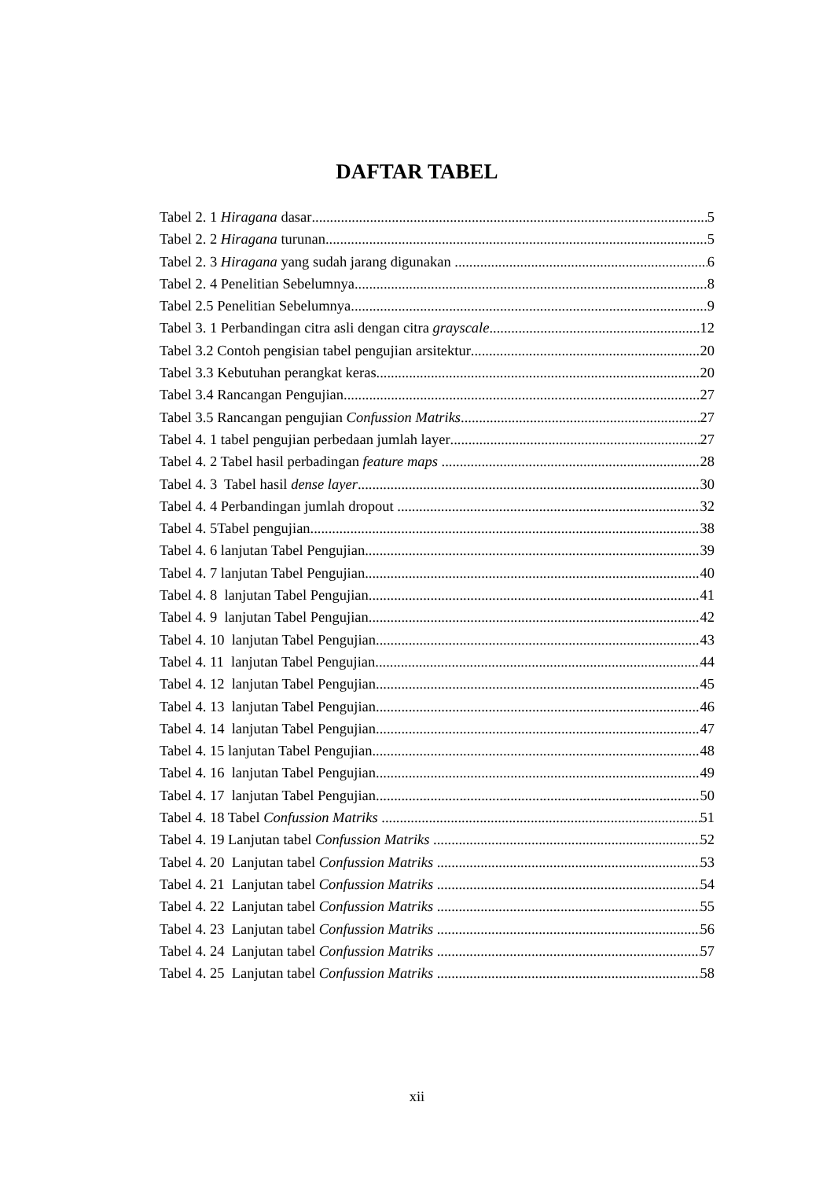DAFTAR TABEL
Tabel 2. 1 Hiragana dasar 5
Tabel 2. 2 Hiragana turunan 5
Tabel 2. 3 Hiragana yang sudah jarang digunakan 6
Tabel 2. 4 Penelitian Sebelumnya 8
Tabel 2.5 Penelitian Sebelumnya 9
Tabel 3. 1 Perbandingan citra asli dengan citra grayscale 12
Tabel 3.2 Contoh pengisian tabel pengujian arsitektur 20
Tabel 3.3 Kebutuhan perangkat keras 20
Tabel 3.4 Rancangan Pengujian 27
Tabel 3.5 Rancangan pengujian Confussion Matriks 27
Tabel 4. 1 tabel pengujian perbedaan jumlah layer 27
Tabel 4. 2 Tabel hasil perbadingan feature maps 28
Tabel 4. 3 Tabel hasil dense layer 30
Tabel 4. 4 Perbandingan jumlah dropout 32
Tabel 4. 5Tabel pengujian 38
Tabel 4. 6 lanjutan Tabel Pengujian 39
Tabel 4. 7 lanjutan Tabel Pengujian 40
Tabel 4. 8 lanjutan Tabel Pengujian 41
Tabel 4. 9 lanjutan Tabel Pengujian 42
Tabel 4. 10 lanjutan Tabel Pengujian 43
Tabel 4. 11 lanjutan Tabel Pengujian 44
Tabel 4. 12 lanjutan Tabel Pengujian 45
Tabel 4. 13 lanjutan Tabel Pengujian 46
Tabel 4. 14 lanjutan Tabel Pengujian 47
Tabel 4. 15 lanjutan Tabel Pengujian 48
Tabel 4. 16 lanjutan Tabel Pengujian 49
Tabel 4. 17 lanjutan Tabel Pengujian 50
Tabel 4. 18 Tabel Confussion Matriks 51
Tabel 4. 19 Lanjutan tabel Confussion Matriks 52
Tabel 4. 20 Lanjutan tabel Confussion Matriks 53
Tabel 4. 21 Lanjutan tabel Confussion Matriks 54
Tabel 4. 22 Lanjutan tabel Confussion Matriks 55
Tabel 4. 23 Lanjutan tabel Confussion Matriks 56
Tabel 4. 24 Lanjutan tabel Confussion Matriks 57
Tabel 4. 25 Lanjutan tabel Confussion Matriks 58
xii